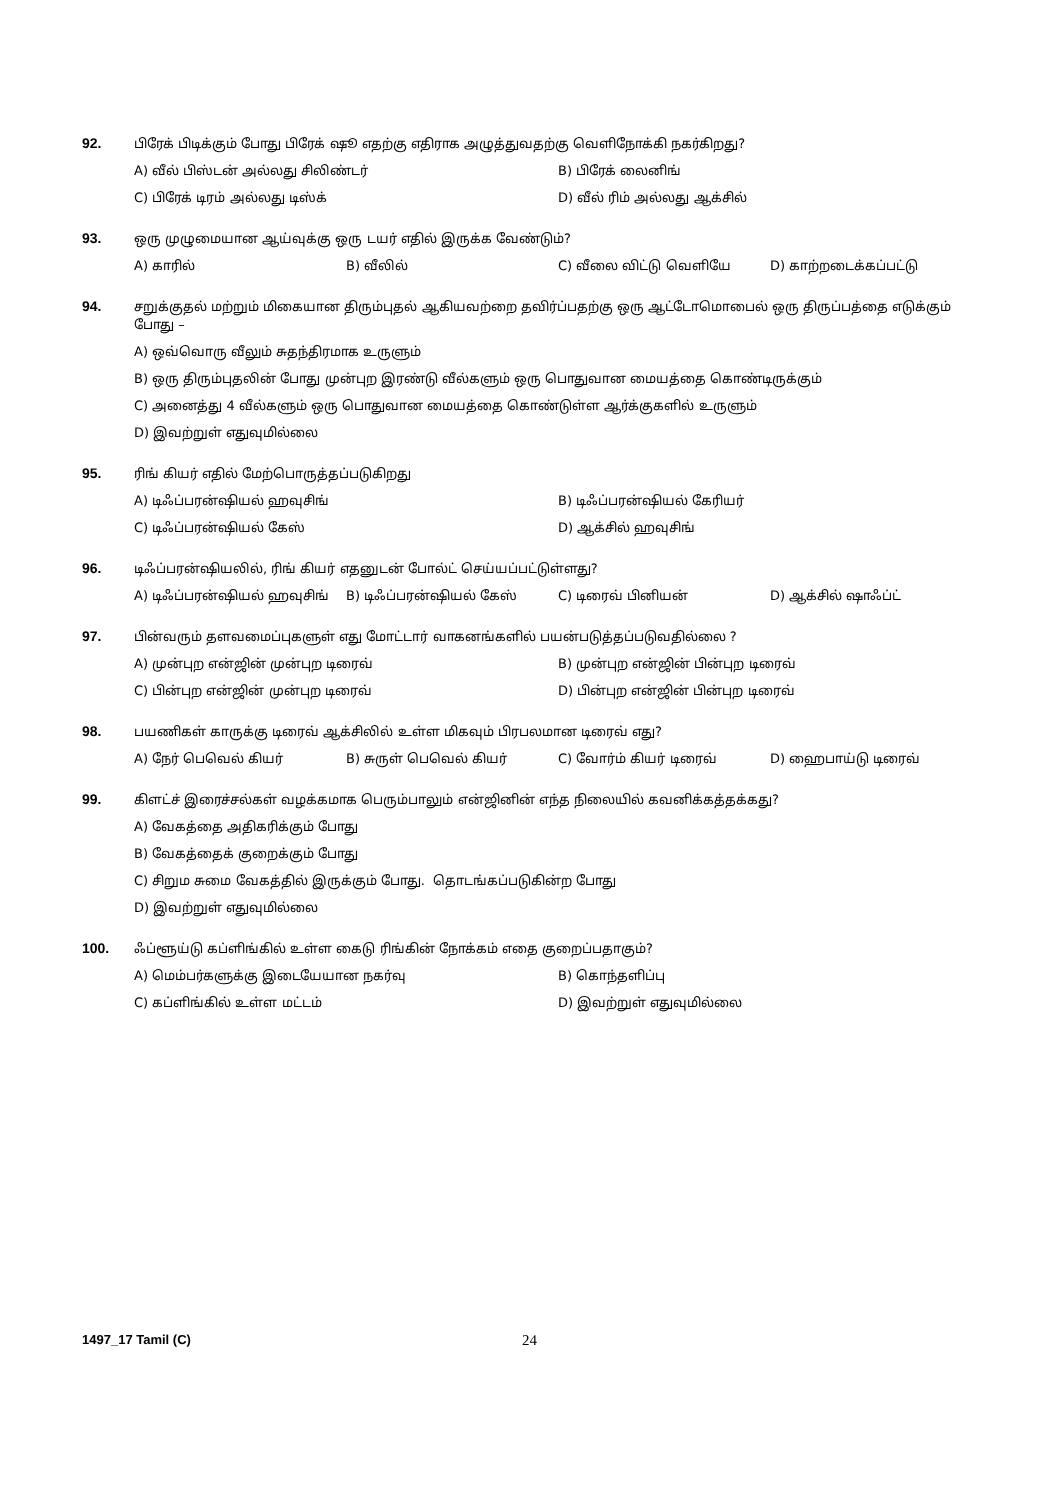92.
பிரேக் பிடிக்கும் போது பிரேக் ஷூ எதற்கு எதிராக அழுத்துவதற்கு வெளிநோக்கி நகர்கிறது?
A) வீல் பிஸ்டன் அல்லது சிலிண்டர் B) பிரேக் லைனிங்
C) பிரேக் டிரம் அல்லது டிஸ்க் D) வீல் ரிம் அல்லது ஆக்சில்
93.
ஒரு முழுமையான ஆய்வுக்கு ஒரு டயர் எதில் இருக்க வேண்டும்?
A) காரில் B) வீலில் C) வீலை விட்டு வெளியே D) காற்றடைக்கப்பட்டு
94.
சறுக்குதல் மற்றும் மிகையான திரும்புதல் ஆகியவற்றை தவிர்ப்பதற்கு ஒரு ஆட்டோமொபைல் ஒரு திருப்பத்தை எடுக்கும் போது –
A) ஒவ்வொரு வீலும் சுதந்திரமாக உருளும்
B) ஒரு திரும்புதலின் போது முன்புற இரண்டு வீல்களும் ஒரு பொதுவான மையத்தை கொண்டிருக்கும்
C) அனைத்து 4 வீல்களும் ஒரு பொதுவான மையத்தை கொண்டுள்ள ஆர்க்குகளில் உருளும்
D) இவற்றுள் எதுவுமில்லை
95.
ரிங் கியர் எதில் மேற்பொருத்தப்படுகிறது
A) டிஃப்பரன்ஷியல் ஹவுசிங் B) டிஃப்பரன்ஷியல் கேரியர்
C) டிஃப்பரன்ஷியல் கேஸ் D) ஆக்சில் ஹவுசிங்
96.
டிஃப்பரன்ஷியலில், ரிங் கியர் எதனுடன் போல்ட் செய்யப்பட்டுள்ளது?
A) டிஃப்பரன்ஷியல் ஹவுசிங் B) டிஃப்பரன்ஷியல் கேஸ் C) டிரைவ் பினியன் D) ஆக்சில் ஷாஃப்ட்
97.
பின்வரும் தளவமைப்புகளுள் எது மோட்டார் வாகனங்களில் பயன்படுத்தப்படுவதில்லை ?
A) முன்புற என்ஜின் முன்புற டிரைவ் B) முன்புற என்ஜின் பின்புற டிரைவ்
C) பின்புற என்ஜின் முன்புற டிரைவ் D) பின்புற என்ஜின் பின்புற டிரைவ்
98.
பயணிகள் காருக்கு டிரைவ் ஆக்சிலில் உள்ள மிகவும் பிரபலமான டிரைவ் எது?
A) நேர் பெவெல் கியர் B) சுருள் பெவெல் கியர் C) வோர்ம் கியர் டிரைவ் D) ஹைபாய்டு டிரைவ்
99.
கிளட்ச் இரைச்சல்கள் வழக்கமாக பெரும்பாலும் என்ஜினின் எந்த நிலையில் கவனிக்கத்தக்கது?
A) வேகத்தை அதிகரிக்கும் போது
B) வேகத்தைக் குறைக்கும் போது
C) சிறும சுமை வேகத்தில் இருக்கும் போது. தொடங்கப்படுகின்ற போது
D) இவற்றுள் எதுவுமில்லை
100.
ஃப்ளூய்டு கப்ளிங்கில் உள்ள கைடு ரிங்கின் நோக்கம் எதை குறைப்பதாகும்?
A) மெம்பர்களுக்கு இடையேயான நகர்வு B) கொந்தளிப்பு
C) கப்ளிங்கில் உள்ள மட்டம் D) இவற்றுள் எதுவுமில்லை
1497_17 Tamil (C) 24